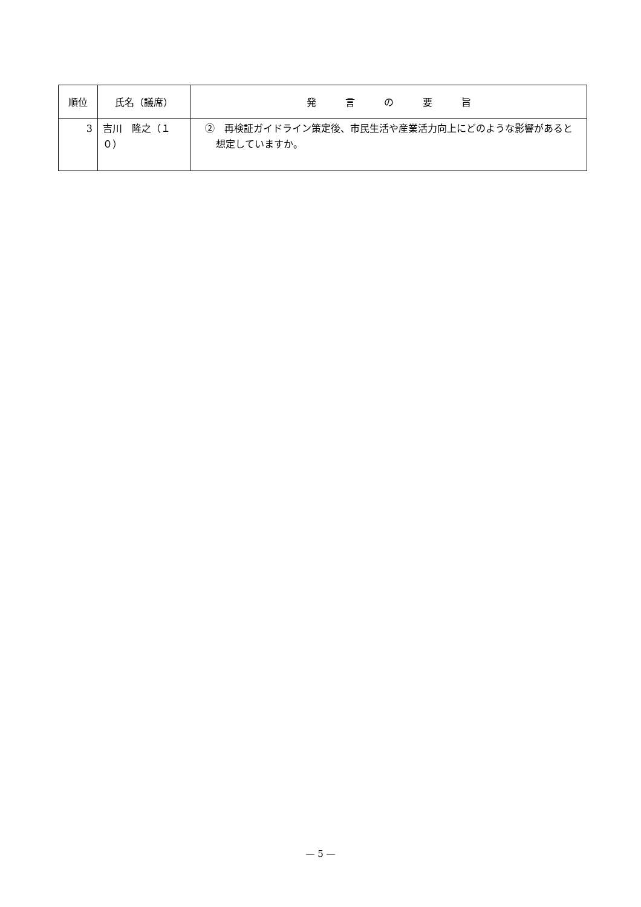| 順位 | 氏名（議席） | 発 言 の 要 旨 |
| --- | --- | --- |
| 3 | 吉川 隆之（１０） | ② 再検証ガイドライン策定後、市民生活や産業活力向上にどのような影響があると想定していますか。 |
— 5 —